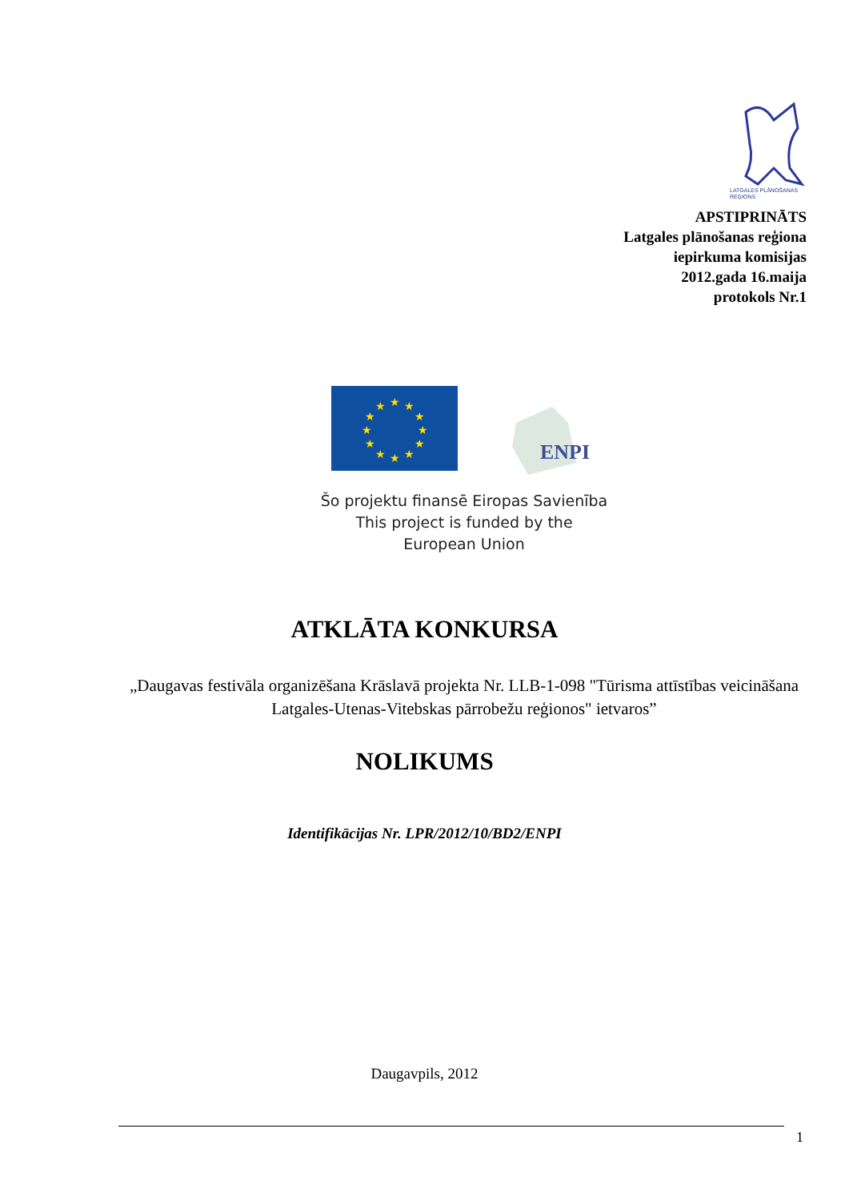LATGALES PLĀNOŠANAS
REĢIONS
APSTIPRINĀTS
Latgales plānošanas reģiona
iepirkuma komisijas
2012.gada 16.maija
protokols Nr.1
★
★
★
★
★
★
★
★
★
★
★
★
ENPI
Šo projektu finansē Eiropas Savienība
This project is funded by the
European Union
ATKLĀTA KONKURSA
„Daugavas festivāla organizēšana Krāslavā projekta Nr. LLB-1-098 "Tūrisma attīstības veicināšana Latgales-Utenas-Vitebskas pārrobežu reģionos" ietvaros”
NOLIKUMS
Identifikācijas Nr. LPR/2012/10/BD2/ENPI
Daugavpils, 2012
1